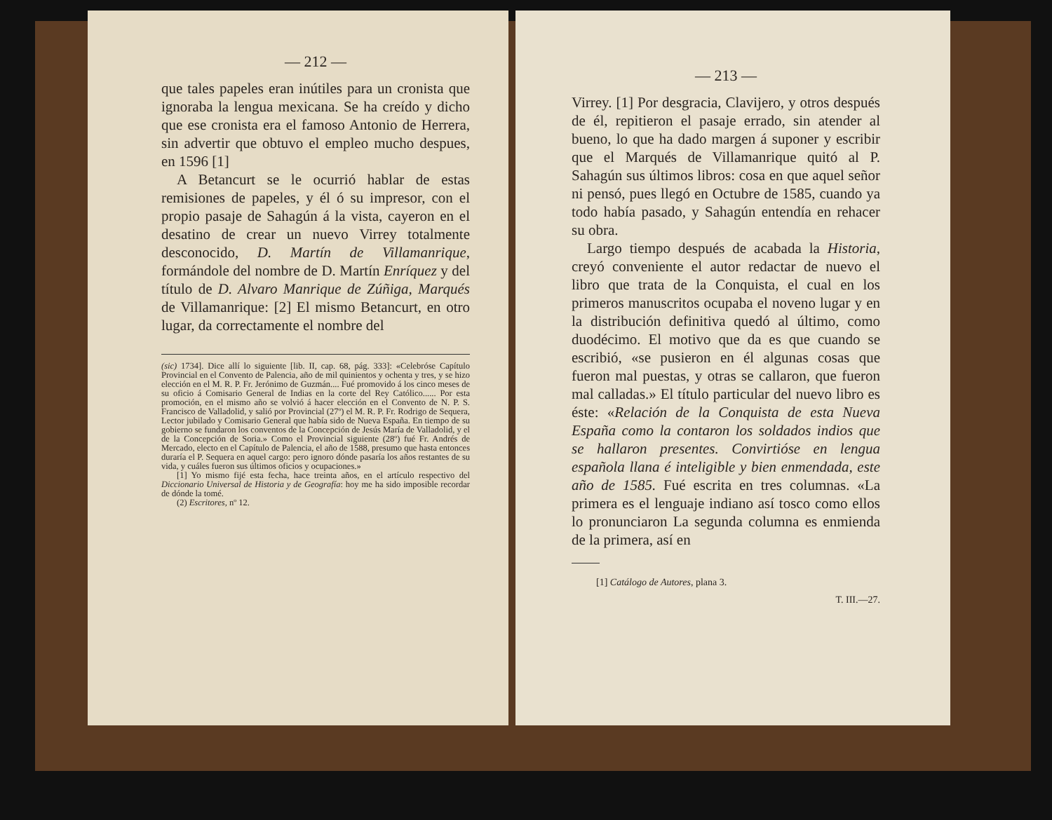— 212 —
que tales papeles eran inútiles para un cronista que ignoraba la lengua mexicana. Se ha creído y dicho que ese cronista era el famoso Antonio de Herrera, sin advertir que obtuvo el empleo mucho despues, en 1596 [1]
A Betancurt se le ocurrió hablar de estas remisiones de papeles, y él ó su impresor, con el propio pasaje de Sahagún á la vista, cayeron en el desatino de crear un nuevo Virrey totalmente desconocido, D. Martín de Villamanrique, formándole del nombre de D. Martín Enríquez y del título de D. Alvaro Manrique de Zúñiga, Marqués de Villamanrique: [2] El mismo Betancurt, en otro lugar, da correctamente el nombre del
(sic) 1734]. Dice allí lo siguiente [lib. II, cap. 68, pág. 333]: «Celebróse Capítulo Provincial en el Convento de Palencia, año de mil quinientos y ochenta y tres, y se hizo elección en el M. R. P. Fr. Jerónimo de Guzmán.... Fué promovido á los cinco meses de su oficio á Comisario General de Indias en la corte del Rey Católico...... Por esta promoción, en el mismo año se volvió á hacer elección en el Convento de N. P. S. Francisco de Valladolid, y salió por Provincial (27º) el M. R. P. Fr. Rodrigo de Sequera, Lector jubilado y Comisario General que había sido de Nueva España. En tiempo de su gobierno se fundaron los conventos de la Concepción de Jesús María de Valladolid, y el de la Concepción de Soria.» Como el Provincial siguiente (28º) fué Fr. Andrés de Mercado, electo en el Capítulo de Palencia, el año de 1588, presumo que hasta entonces duraría el P. Sequera en aquel cargo: pero ignoro dónde pasaría los años restantes de su vida, y cuáles fueron sus últimos oficios y ocupaciones.»
[1] Yo mismo fijé esta fecha, hace treinta años, en el artículo respectivo del Diccionario Universal de Historia y de Geografía: hoy me ha sido imposible recordar de dónde la tomé.
(2) Escritores, nº 12.
— 213 —
Virrey. [1] Por desgracia, Clavijero, y otros después de él, repitieron el pasaje errado, sin atender al bueno, lo que ha dado margen á suponer y escribir que el Marqués de Villamanrique quitó al P. Sahagún sus últimos libros: cosa en que aquel señor ni pensó, pues llegó en Octubre de 1585, cuando ya todo había pasado, y Sahagún entendía en rehacer su obra.
Largo tiempo después de acabada la Historia, creyó conveniente el autor redactar de nuevo el libro que trata de la Conquista, el cual en los primeros manuscritos ocupaba el noveno lugar y en la distribución definitiva quedó al último, como duodécimo. El motivo que da es que cuando se escribió, «se pusieron en él algunas cosas que fueron mal puestas, y otras se callaron, que fueron mal calladas.» El título particular del nuevo libro es éste: «Relación de la Conquista de esta Nueva España como la contaron los soldados indios que se hallaron presentes. Convirtióse en lengua española llana é inteligible y bien enmendada, este año de 1585. Fué escrita en tres columnas. «La primera es el lenguaje indiano así tosco como ellos lo pronunciaron La segunda columna es enmienda de la primera, así en
[1] Catálogo de Autores, plana 3.
T. III.—27.